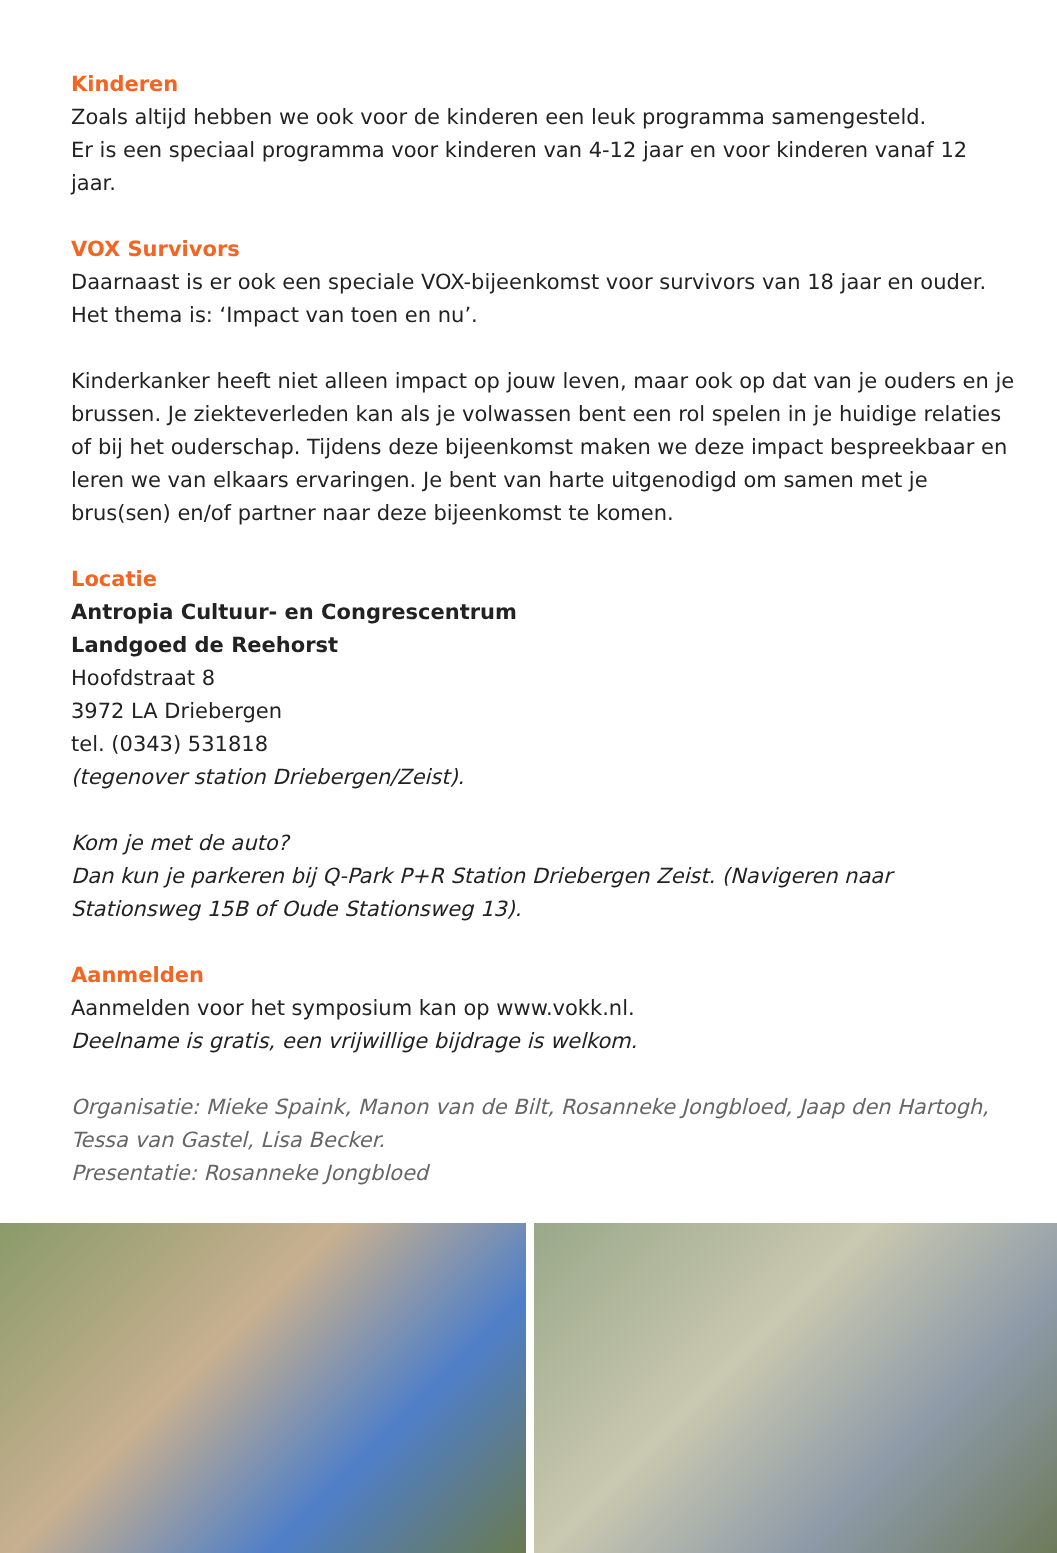Kinderen
Zoals altijd hebben we ook voor de kinderen een leuk programma samengesteld.
Er is een speciaal programma voor kinderen van 4-12 jaar en voor kinderen vanaf 12 jaar.
VOX Survivors
Daarnaast is er ook een speciale VOX-bijeenkomst voor survivors van 18 jaar en ouder.
Het thema is: ‘Impact van toen en nu’.
Kinderkanker heeft niet alleen impact op jouw leven, maar ook op dat van je ouders en je brussen. Je ziekteverleden kan als je volwassen bent een rol spelen in je huidige relaties of bij het ouderschap. Tijdens deze bijeenkomst maken we deze impact bespreekbaar en leren we van elkaars ervaringen. Je bent van harte uitgenodigd om samen met je brus(sen) en/of partner naar deze bijeenkomst te komen.
Locatie
Antropia Cultuur- en Congrescentrum
Landgoed de Reehorst
Hoofdstraat 8
3972 LA Driebergen
tel. (0343) 531818
(tegenover station Driebergen/Zeist).
Kom je met de auto?
Dan kun je parkeren bij Q-Park P+R Station Driebergen Zeist. (Navigeren naar Stationsweg 15B of Oude Stationsweg 13).
Aanmelden
Aanmelden voor het symposium kan op www.vokk.nl.
Deelname is gratis, een vrijwillige bijdrage is welkom.
Organisatie: Mieke Spaink, Manon van de Bilt, Rosanneke Jongbloed, Jaap den Hartogh, Tessa van Gastel, Lisa Becker.
Presentatie: Rosanneke Jongbloed